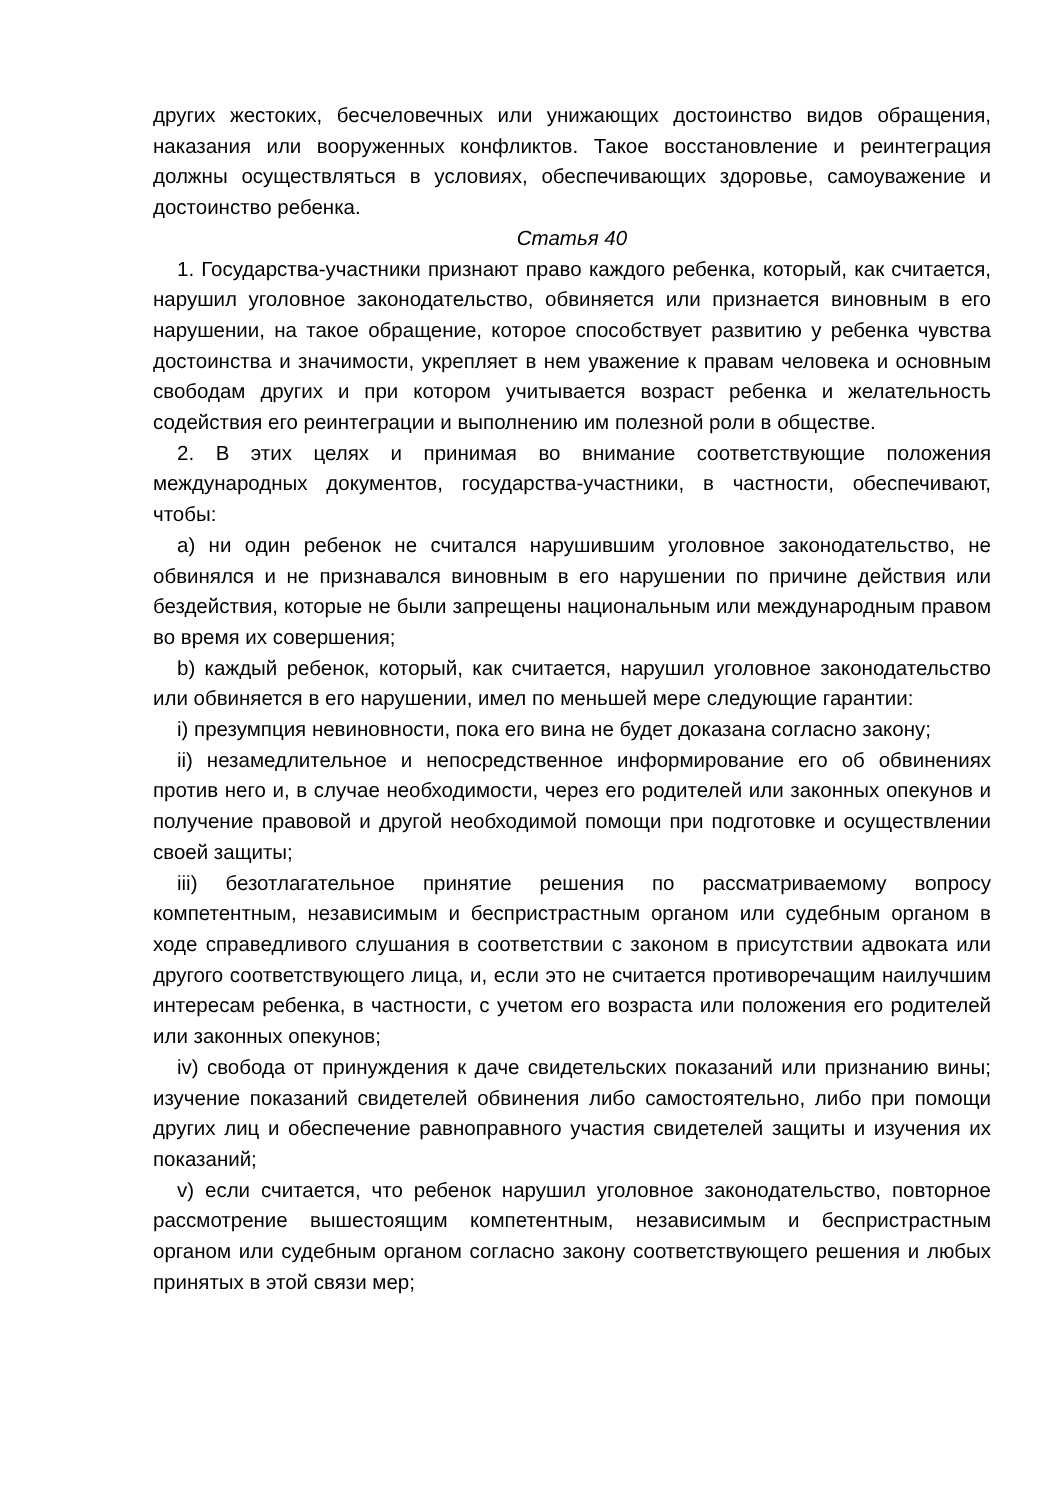других жестоких, бесчеловечных или унижающих достоинство видов обращения, наказания или вооруженных конфликтов. Такое восстановление и реинтеграция должны осуществляться в условиях, обеспечивающих здоровье, самоуважение и достоинство ребенка.
Статья 40
1. Государства-участники признают право каждого ребенка, который, как считается, нарушил уголовное законодательство, обвиняется или признается виновным в его нарушении, на такое обращение, которое способствует развитию у ребенка чувства достоинства и значимости, укрепляет в нем уважение к правам человека и основным свободам других и при котором учитывается возраст ребенка и желательность содействия его реинтеграции и выполнению им полезной роли в обществе.
2. В этих целях и принимая во внимание соответствующие положения международных документов, государства-участники, в частности, обеспечивают, чтобы:
a) ни один ребенок не считался нарушившим уголовное законодательство, не обвинялся и не признавался виновным в его нарушении по причине действия или бездействия, которые не были запрещены национальным или международным правом во время их совершения;
b) каждый ребенок, который, как считается, нарушил уголовное законодательство или обвиняется в его нарушении, имел по меньшей мере следующие гарантии:
i) презумпция невиновности, пока его вина не будет доказана согласно закону;
ii) незамедлительное и непосредственное информирование его об обвинениях против него и, в случае необходимости, через его родителей или законных опекунов и получение правовой и другой необходимой помощи при подготовке и осуществлении своей защиты;
iii) безотлагательное принятие решения по рассматриваемому вопросу компетентным, независимым и беспристрастным органом или судебным органом в ходе справедливого слушания в соответствии с законом в присутствии адвоката или другого соответствующего лица, и, если это не считается противоречащим наилучшим интересам ребенка, в частности, с учетом его возраста или положения его родителей или законных опекунов;
iv) свобода от принуждения к даче свидетельских показаний или признанию вины; изучение показаний свидетелей обвинения либо самостоятельно, либо при помощи других лиц и обеспечение равноправного участия свидетелей защиты и изучения их показаний;
v) если считается, что ребенок нарушил уголовное законодательство, повторное рассмотрение вышестоящим компетентным, независимым и беспристрастным органом или судебным органом согласно закону соответствующего решения и любых принятых в этой связи мер;